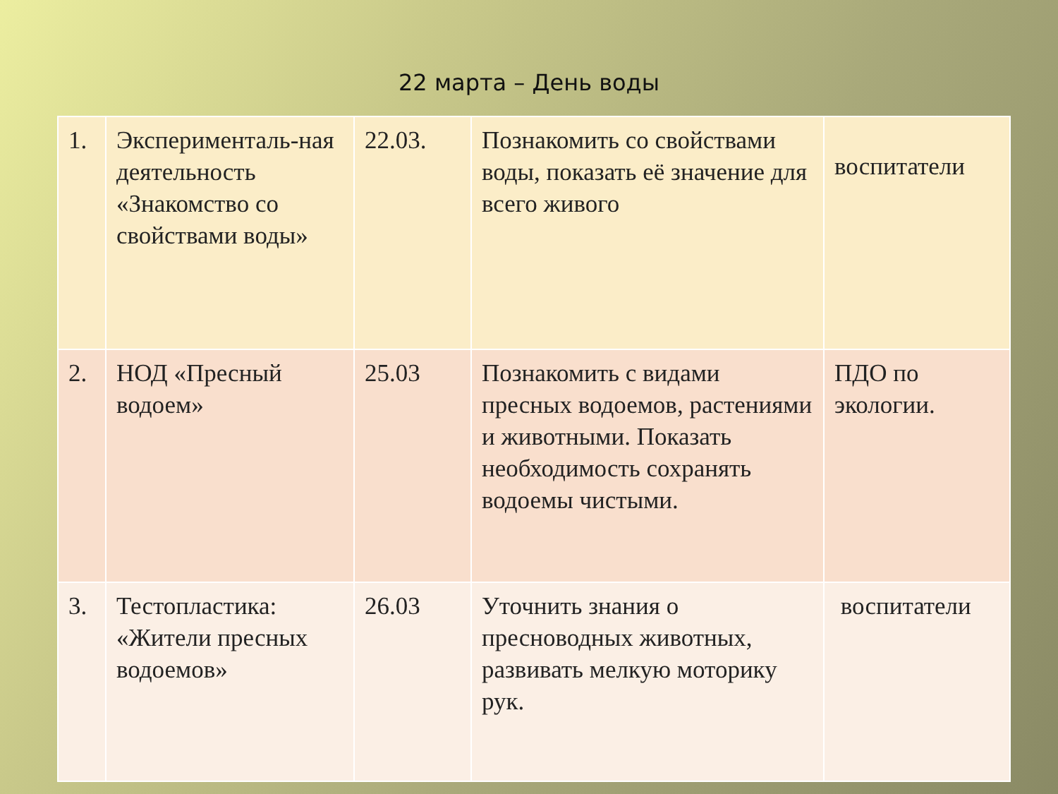22 марта – День воды
| 1. | Эксперименталь-ная деятельность «Знакомство со свойствами воды» | 22.03. | Познакомить со свойствами воды, показать её значение для всего живого | воспитатели |
| 2. | НОД «Пресный водоем» | 25.03 | Познакомить с видами пресных водоемов, растениями и животными. Показать необходимость сохранять водоемы чистыми. | ПДО по экологии. |
| 3. | Тестопластика: «Жители пресных водоемов» | 26.03 | Уточнить знания о пресноводных животных, развивать мелкую моторику рук. | воспитатели |